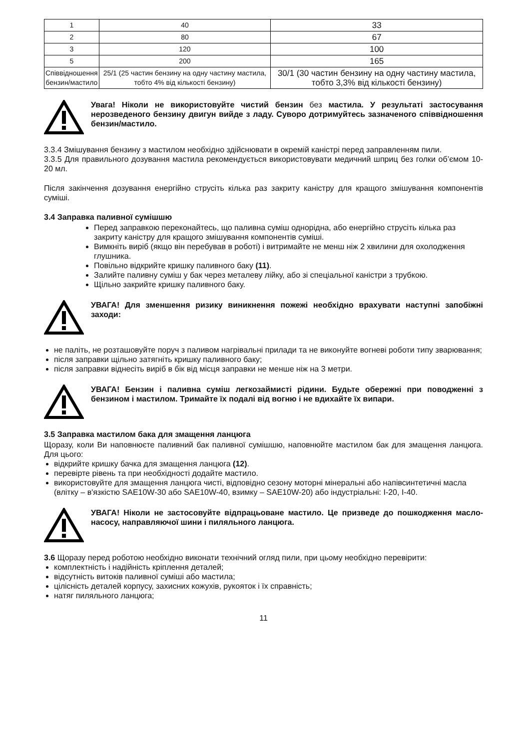| 1 | 40 | 33 |
| 2 | 80 | 67 |
| 3 | 120 | 100 |
| 5 | 200 | 165 |
| Співвідношення бензин/мастило | 25/1 (25 частин бензину на одну частину мастила, тобто 4% від кількості бензину) | 30/1 (30 частин бензину на одну частину мастила, тобто 3,3% від кількості бензину) |
Увага! Ніколи не використовуйте чистий бензин без мастила. У результаті застосування нерозведеного бензину двигун вийде з ладу. Суворо дотримуйтесь зазначеного співвідношення бензин/мастило.
3.3.4 Змішування бензину з мастилом необхідно здійснювати в окремій каністрі перед заправленням пили.
3.3.5 Для правильного дозування мастила рекомендується використовувати медичний шприц без голки об’ємом 10-20 мл.
Після закінчення дозування енергійно струсіть кілька раз закриту каністру для кращого змішування компонентів суміші.
3.4 Заправка паливної сумішшю
Перед заправкою переконайтесь, що паливна суміш однорідна, або енергійно струсіть кілька раз закриту каністру для кращого змішування компонентів суміші.
Вимкніть виріб (якщо він перебував в роботі) і витримайте не менш ніж 2 хвилини для охолодження глушника.
Повільно відкрийте кришку паливного баку (11).
Залийте паливну суміш у бак через металеву лійку, або зі спеціальної каністри з трубкою.
Щільно закрийте кришку паливного баку.
УВАГА! Для зменшення ризику виникнення пожежі необхідно врахувати наступні запобіжні заходи:
не паліть, не розташовуйте поруч з паливом нагрівальні прилади та не виконуйте вогневі роботи типу зварювання;
після заправки щільно затягніть кришку паливного баку;
після заправки віднесіть виріб в бік від місця заправки не менше ніж на 3 метри.
УВАГА! Бензин і паливна суміш легкозаймисті рідини. Будьте обережні при поводженні з бензином і мастилом. Тримайте їх подалі від вогню і не вдихайте їх випари.
3.5 Заправка мастилом бака для змащення ланцюга
Щоразу, коли Ви наповнюєте паливний бак паливної сумішшю, наповнюйте мастилом бак для змащення ланцюга. Для цього:
відкрийте кришку бачка для змащення ланцюга (12).
перевірте рівень та при необхідності додайте мастило.
використовуйте для змащення ланцюга чисті, відповідно сезону моторні мінеральні або напівсинтетичні масла (влітку – в'язкістю SAE10W-30 або SAE10W-40, взимку – SAE10W-20) або індустріальні: І-20, І-40.
УВАГА! Ніколи не застосовуйте відпрацьоване мастило. Це призведе до пошкодження масло-насосу, направляючої шини і пиляльного ланцюга.
3.6 Щоразу перед роботою необхідно виконати технічний огляд пили, при цьому необхідно перевірити:
комплектність і надійність кріплення деталей;
відсутність витоків паливної суміші або мастила;
цілісність деталей корпусу, захисних кожухів, рукояток і їх справність;
натяг пиляльного ланцюга;
11